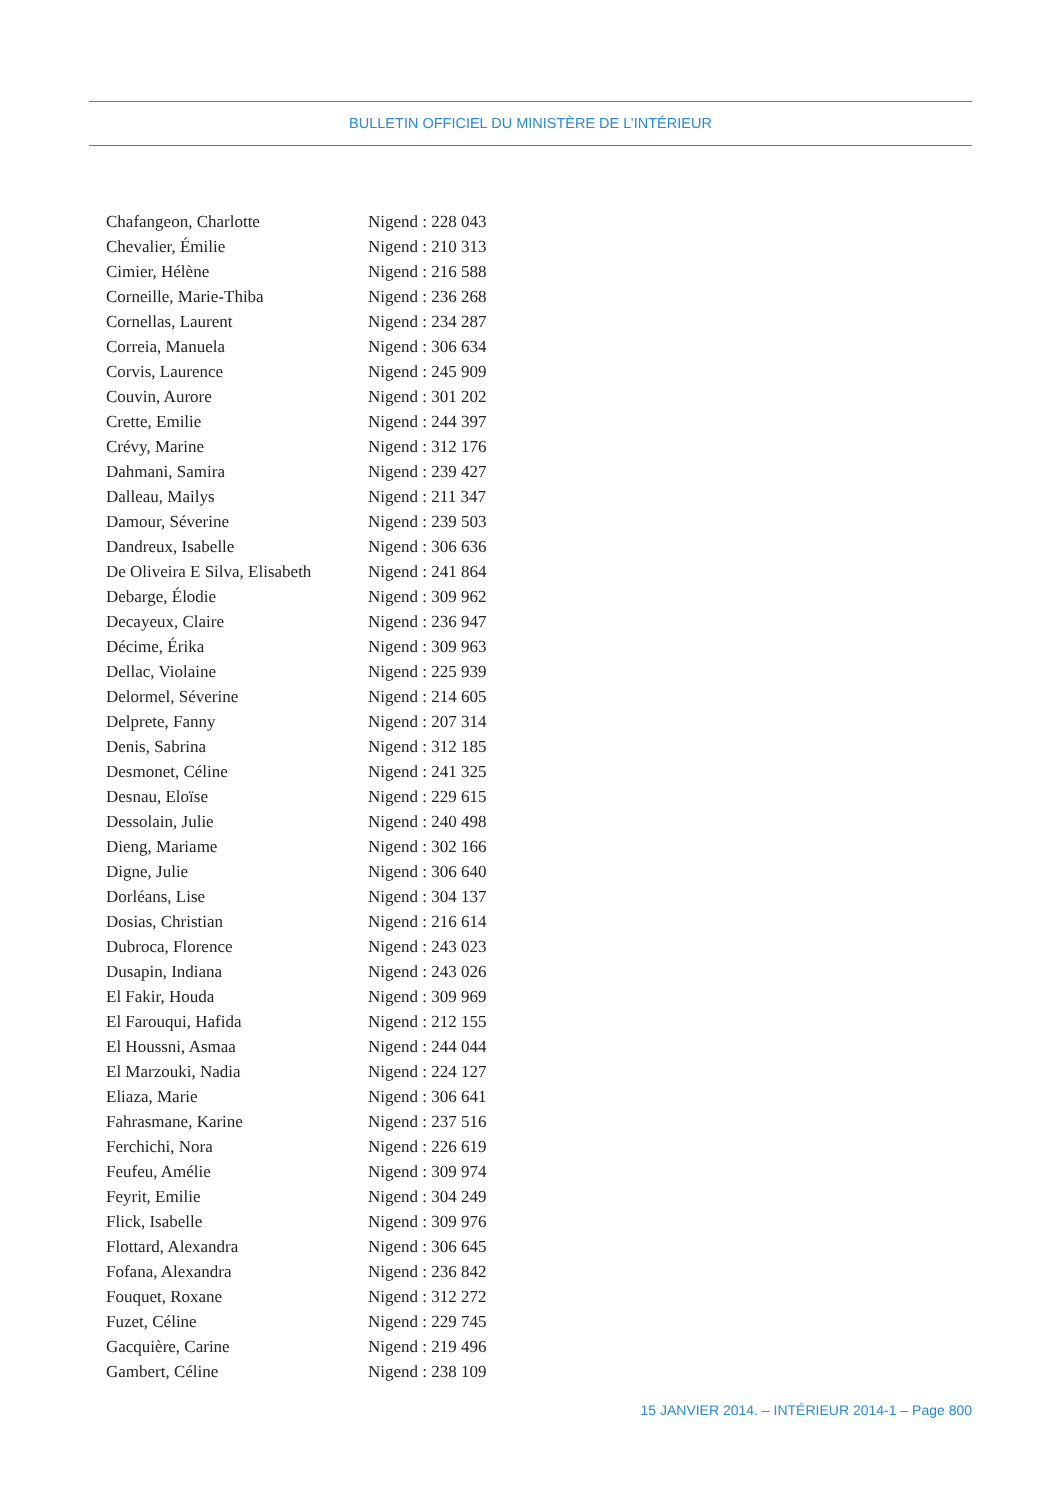BULLETIN OFFICIEL DU MINISTÈRE DE L’INTÉRIEUR
| Chafangeon, Charlotte | Nigend : 228 043 |
| Chevalier, Émilie | Nigend : 210 313 |
| Cimier, Hélène | Nigend : 216 588 |
| Corneille, Marie-Thiba | Nigend : 236 268 |
| Cornellas, Laurent | Nigend : 234 287 |
| Correia, Manuela | Nigend : 306 634 |
| Corvis, Laurence | Nigend : 245 909 |
| Couvin, Aurore | Nigend : 301 202 |
| Crette, Emilie | Nigend : 244 397 |
| Crévy, Marine | Nigend : 312 176 |
| Dahmani, Samira | Nigend : 239 427 |
| Dalleau, Mailys | Nigend : 211 347 |
| Damour, Séverine | Nigend : 239 503 |
| Dandreux, Isabelle | Nigend : 306 636 |
| De Oliveira E Silva, Elisabeth | Nigend : 241 864 |
| Debarge, Élodie | Nigend : 309 962 |
| Decayeux, Claire | Nigend : 236 947 |
| Décime, Érika | Nigend : 309 963 |
| Dellac, Violaine | Nigend : 225 939 |
| Delormel, Séverine | Nigend : 214 605 |
| Delprete, Fanny | Nigend : 207 314 |
| Denis, Sabrina | Nigend : 312 185 |
| Desmonet, Céline | Nigend : 241 325 |
| Desnau, Eloïse | Nigend : 229 615 |
| Dessolain, Julie | Nigend : 240 498 |
| Dieng, Mariame | Nigend : 302 166 |
| Digne, Julie | Nigend : 306 640 |
| Dorléans, Lise | Nigend : 304 137 |
| Dosias, Christian | Nigend : 216 614 |
| Dubroca, Florence | Nigend : 243 023 |
| Dusapin, Indiana | Nigend : 243 026 |
| El Fakir, Houda | Nigend : 309 969 |
| El Farouqui, Hafida | Nigend : 212 155 |
| El Houssni, Asmaa | Nigend : 244 044 |
| El Marzouki, Nadia | Nigend : 224 127 |
| Eliaza, Marie | Nigend : 306 641 |
| Fahrasmane, Karine | Nigend : 237 516 |
| Ferchichi, Nora | Nigend : 226 619 |
| Feufeu, Amélie | Nigend : 309 974 |
| Feyrit, Emilie | Nigend : 304 249 |
| Flick, Isabelle | Nigend : 309 976 |
| Flottard, Alexandra | Nigend : 306 645 |
| Fofana, Alexandra | Nigend : 236 842 |
| Fouquet, Roxane | Nigend : 312 272 |
| Fuzet, Céline | Nigend : 229 745 |
| Gacquière, Carine | Nigend : 219 496 |
| Gambert, Céline | Nigend : 238 109 |
15 JANVIER 2014. – INTÉRIEUR 2014-1 – Page 800